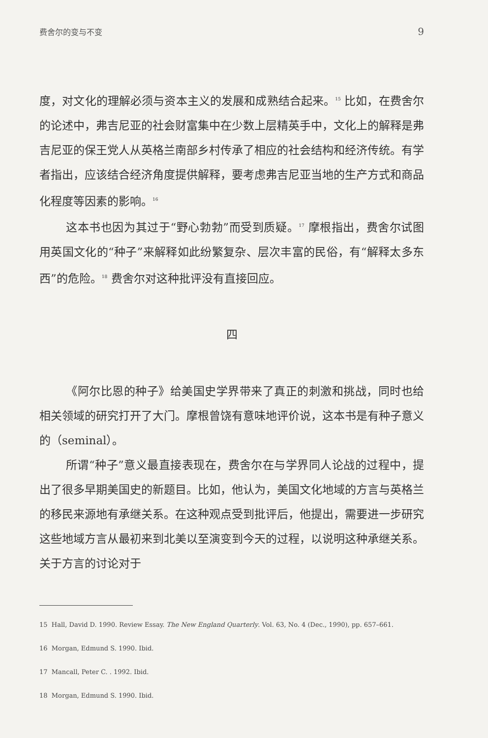费舍尔的变与不变 9
度，对文化的理解必须与资本主义的发展和成熟结合起来。<sup>15</sup> 比如，在费舍尔的论述中，弗吉尼亚的社会财富集中在少数上层精英手中，文化上的解释是弗吉尼亚的保王党人从英格兰南部乡村传承了相应的社会结构和经济传统。有学者指出，应该结合经济角度提供解释，要考虑弗吉尼亚当地的生产方式和商品化程度等因素的影响。<sup>16</sup>
这本书也因为其过于“野心勃勃”而受到质疑。<sup>17</sup> 摩根指出，费舍尔试图用英国文化的“种子”来解释如此纷繁复杂、层次丰富的民俗，有“解释太多东西”的危险。<sup>18</sup> 费舍尔对这种批评没有直接回应。
四
《阿尔比恩的种子》给美国史学界带来了真正的刺激和挑战，同时也给相关领域的研究打开了大门。摩根曾饶有意味地评价说，这本书是有种子意义的（seminal）。
所谓“种子”意义最直接表现在，费舍尔在与学界同人论战的过程中，提出了很多早期美国史的新题目。比如，他认为，美国文化地域的方言与英格兰的移民来源地有承继关系。在这种观点受到批评后，他提出，需要进一步研究这些地域方言从最初来到北美以至演变到今天的过程，以说明这种承继关系。关于方言的讨论对于
15 Hall, David D. 1990. Review Essay. The New England Quarterly. Vol. 63, No. 4 (Dec., 1990), pp. 657–661.
16 Morgan, Edmund S. 1990. Ibid.
17 Mancall, Peter C. . 1992. Ibid.
18 Morgan, Edmund S. 1990. Ibid.